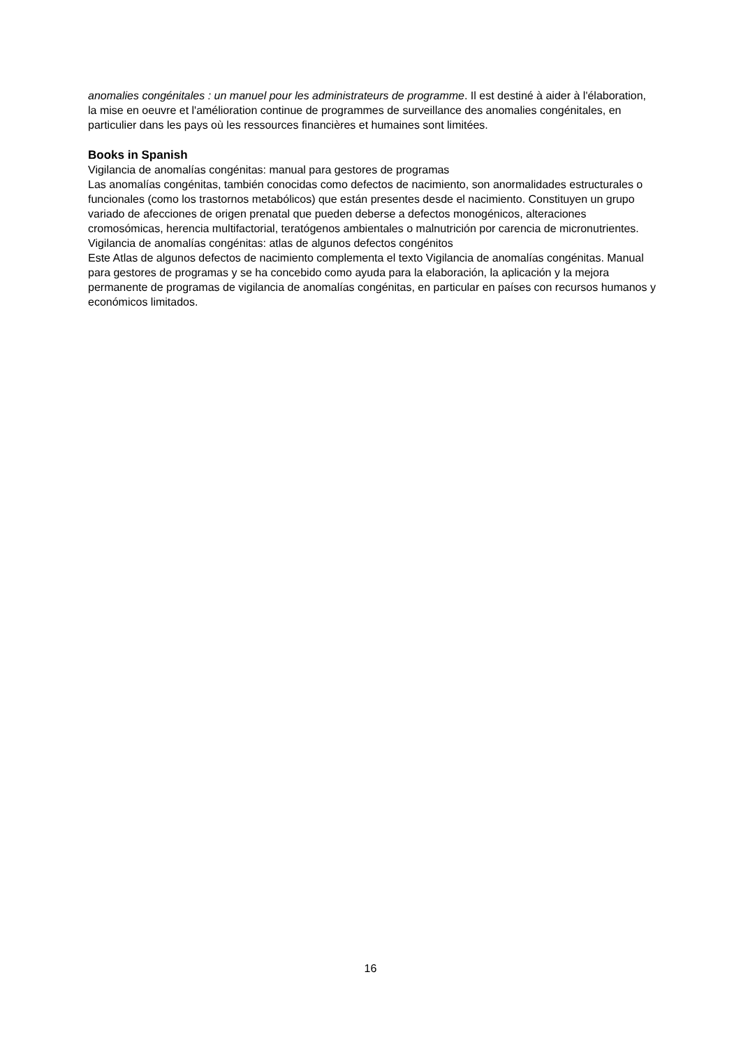anomalies congénitales : un manuel pour les administrateurs de programme. Il est destiné à aider à l'élaboration, la mise en oeuvre et l'amélioration continue de programmes de surveillance des anomalies congénitales, en particulier dans les pays où les ressources financières et humaines sont limitées.
Books in Spanish
Vigilancia de anomalías congénitas: manual para gestores de programas
Las anomalías congénitas, también conocidas como defectos de nacimiento, son anormalidades estructurales o funcionales (como los trastornos metabólicos) que están presentes desde el nacimiento. Constituyen un grupo variado de afecciones de origen prenatal que pueden deberse a defectos monogénicos, alteraciones cromosómicas, herencia multifactorial, teratógenos ambientales o malnutrición por carencia de micronutrientes.
Vigilancia de anomalías congénitas: atlas de algunos defectos congénitos
Este Atlas de algunos defectos de nacimiento complementa el texto Vigilancia de anomalías congénitas. Manual para gestores de programas y se ha concebido como ayuda para la elaboración, la aplicación y la mejora permanente de programas de vigilancia de anomalías congénitas, en particular en países con recursos humanos y económicos limitados.
16